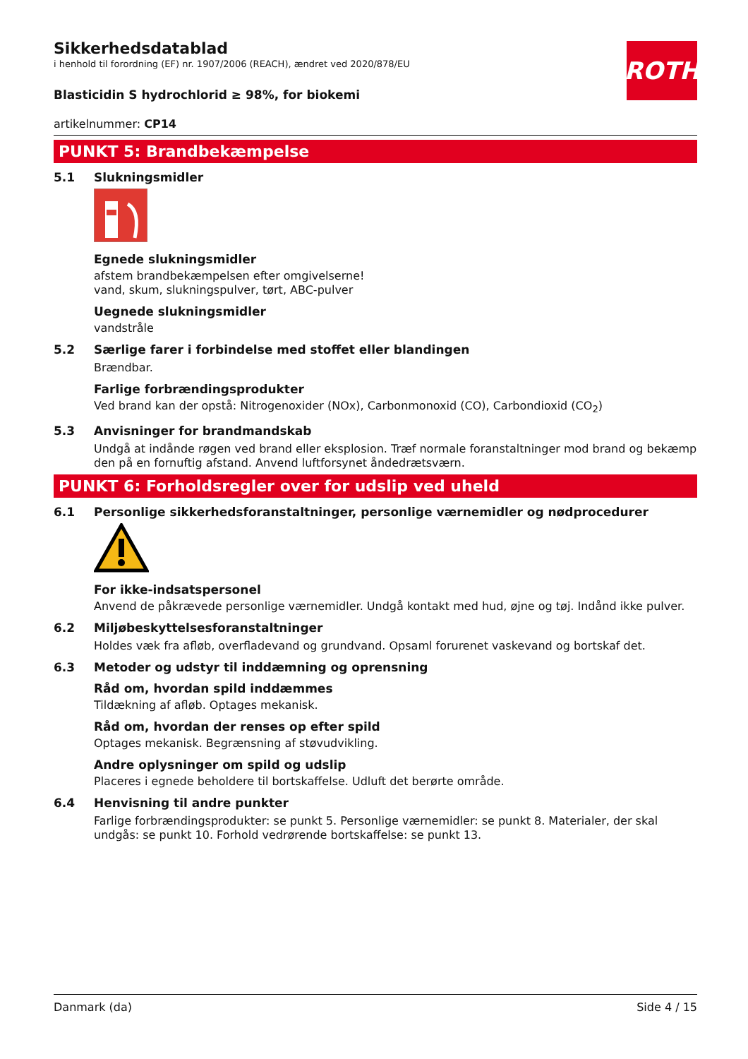ROTH
Sikkerhedsdatablad
i henhold til forordning (EF) nr. 1907/2006 (REACH), ændret ved 2020/878/EU
Blasticidin S hydrochlorid ≥ 98%, for biokemi
artikelnummer: CP14
PUNKT 5: Brandbekæmpelse
5.1 Slukningsmidler
Egnede slukningsmidler
afstem brandbekæmpelsen efter omgivelserne!
vand, skum, slukningspulver, tørt, ABC-pulver
Uegnede slukningsmidler
vandstråle
5.2 Særlige farer i forbindelse med stoffet eller blandingen
Brændbar.
Farlige forbrændingsprodukter
Ved brand kan der opstå: Nitrogenoxider (NOx), Carbonmonoxid (CO), Carbondioxid (CO<sub>2</sub>)
5.3 Anvisninger for brandmandskab
Undgå at indånde røgen ved brand eller eksplosion. Træf normale foranstaltninger mod brand og bekæmp den på en fornuftig afstand. Anvend luftforsynet åndedrætsværn.
PUNKT 6: Forholdsregler over for udslip ved uheld
6.1 Personlige sikkerhedsforanstaltninger, personlige værnemidler og nødprocedurer
For ikke-indsatspersonel
Anvend de påkrævede personlige værnemidler. Undgå kontakt med hud, øjne og tøj. Indånd ikke pulver.
6.2 Miljøbeskyttelsesforanstaltninger
Holdes væk fra afløb, overfladevand og grundvand. Opsaml forurenet vaskevand og bortskaf det.
6.3 Metoder og udstyr til inddæmning og oprensning
Råd om, hvordan spild inddæmmes
Tildækning af afløb. Optages mekanisk.
Råd om, hvordan der renses op efter spild
Optages mekanisk. Begrænsning af støvudvikling.
Andre oplysninger om spild og udslip
Placeres i egnede beholdere til bortskaffelse. Udluft det berørte område.
6.4 Henvisning til andre punkter
Farlige forbrændingsprodukter: se punkt 5. Personlige værnemidler: se punkt 8. Materialer, der skal undgås: se punkt 10. Forhold vedrørende bortskaffelse: se punkt 13.
Danmark (da) Side 4 / 15